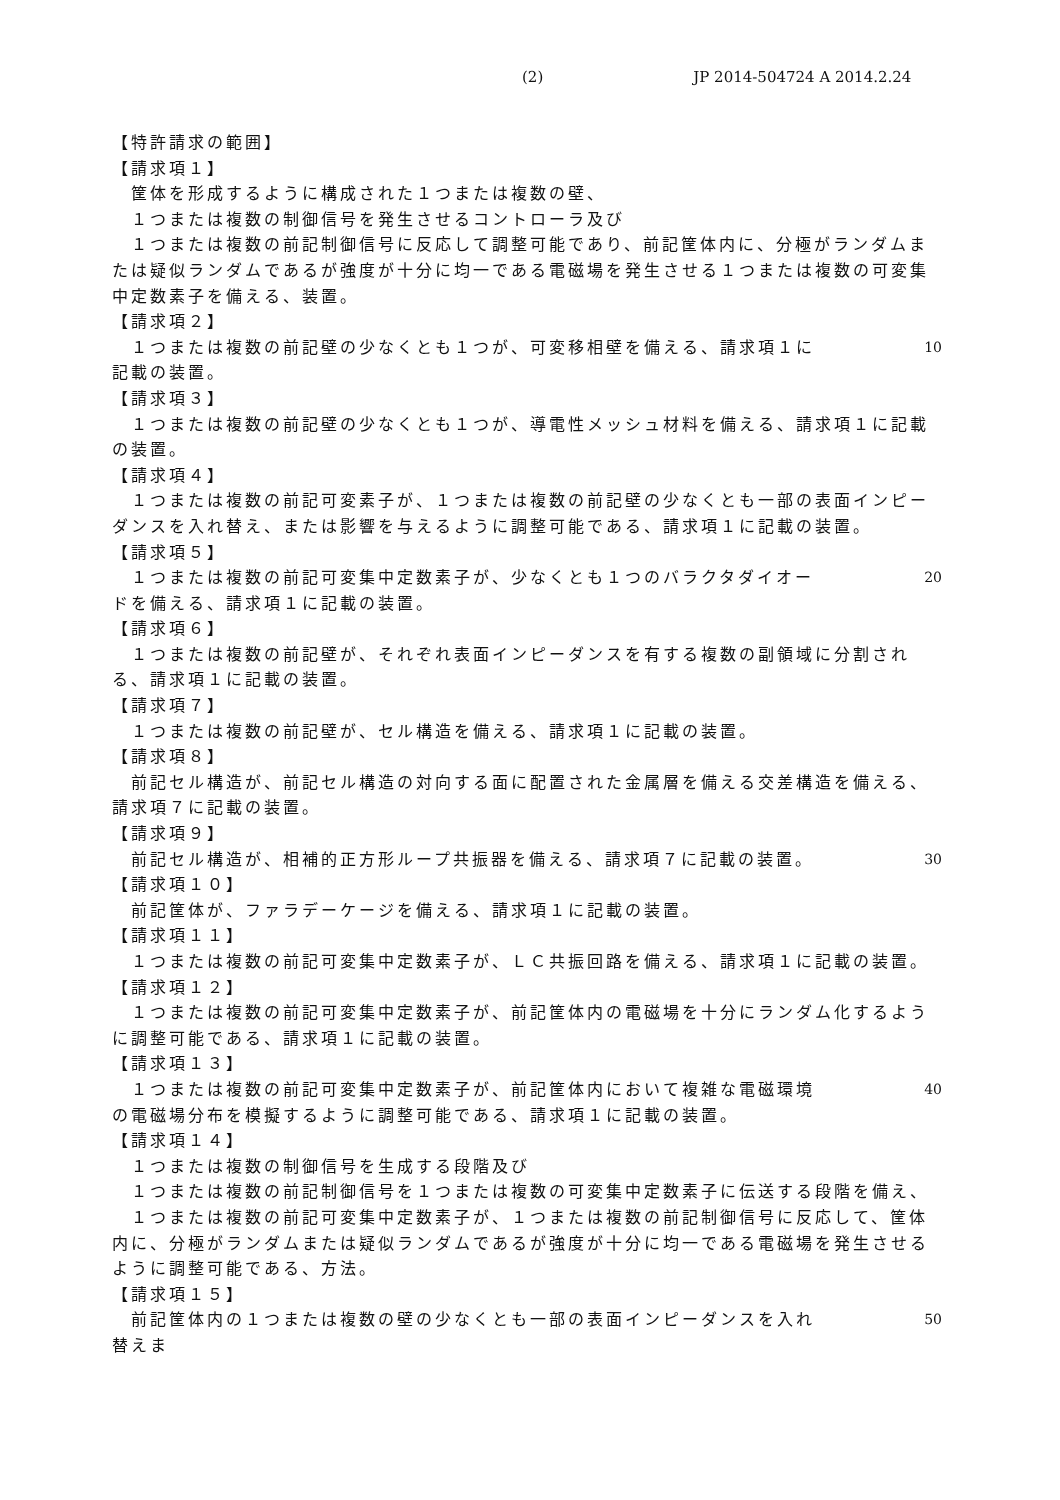(2) JP 2014-504724 A 2014.2.24
【特許請求の範囲】
【請求項１】
　筐体を形成するように構成された１つまたは複数の壁、
　１つまたは複数の制御信号を発生させるコントローラ及び
　１つまたは複数の前記制御信号に反応して調整可能であり、前記筐体内に、分極がランダムまたは疑似ランダムであるが強度が十分に均一である電磁場を発生させる１つまたは複数の可変集中定数素子を備える、装置。
【請求項２】
　１つまたは複数の前記壁の少なくとも１つが、可変移相壁を備える、請求項１に記載の装置。 10
【請求項３】
　１つまたは複数の前記壁の少なくとも１つが、導電性メッシュ材料を備える、請求項１に記載の装置。
【請求項４】
　１つまたは複数の前記可変素子が、１つまたは複数の前記壁の少なくとも一部の表面インピーダンスを入れ替え、または影響を与えるように調整可能である、請求項１に記載の装置。
【請求項５】
　１つまたは複数の前記可変集中定数素子が、少なくとも１つのバラクタダイオードを備える、請求項１に記載の装置。 20
【請求項６】
　１つまたは複数の前記壁が、それぞれ表面インピーダンスを有する複数の副領域に分割される、請求項１に記載の装置。
【請求項７】
　１つまたは複数の前記壁が、セル構造を備える、請求項１に記載の装置。
【請求項８】
　前記セル構造が、前記セル構造の対向する面に配置された金属層を備える交差構造を備える、請求項７に記載の装置。
【請求項９】
　前記セル構造が、相補的正方形ループ共振器を備える、請求項７に記載の装置。 30
【請求項１０】
　前記筐体が、ファラデーケージを備える、請求項１に記載の装置。
【請求項１１】
　１つまたは複数の前記可変集中定数素子が、ＬＣ共振回路を備える、請求項１に記載の装置。
【請求項１２】
　１つまたは複数の前記可変集中定数素子が、前記筐体内の電磁場を十分にランダム化するように調整可能である、請求項１に記載の装置。
【請求項１３】
　１つまたは複数の前記可変集中定数素子が、前記筐体内において複雑な電磁環境の電磁場分布を模擬するように調整可能である、請求項１に記載の装置。 40
【請求項１４】
　１つまたは複数の制御信号を生成する段階及び
　１つまたは複数の前記制御信号を１つまたは複数の可変集中定数素子に伝送する段階を備え、
　１つまたは複数の前記可変集中定数素子が、１つまたは複数の前記制御信号に反応して、筐体内に、分極がランダムまたは疑似ランダムであるが強度が十分に均一である電磁場を発生させるように調整可能である、方法。
【請求項１５】
　前記筐体内の１つまたは複数の壁の少なくとも一部の表面インピーダンスを入れ替えま 50